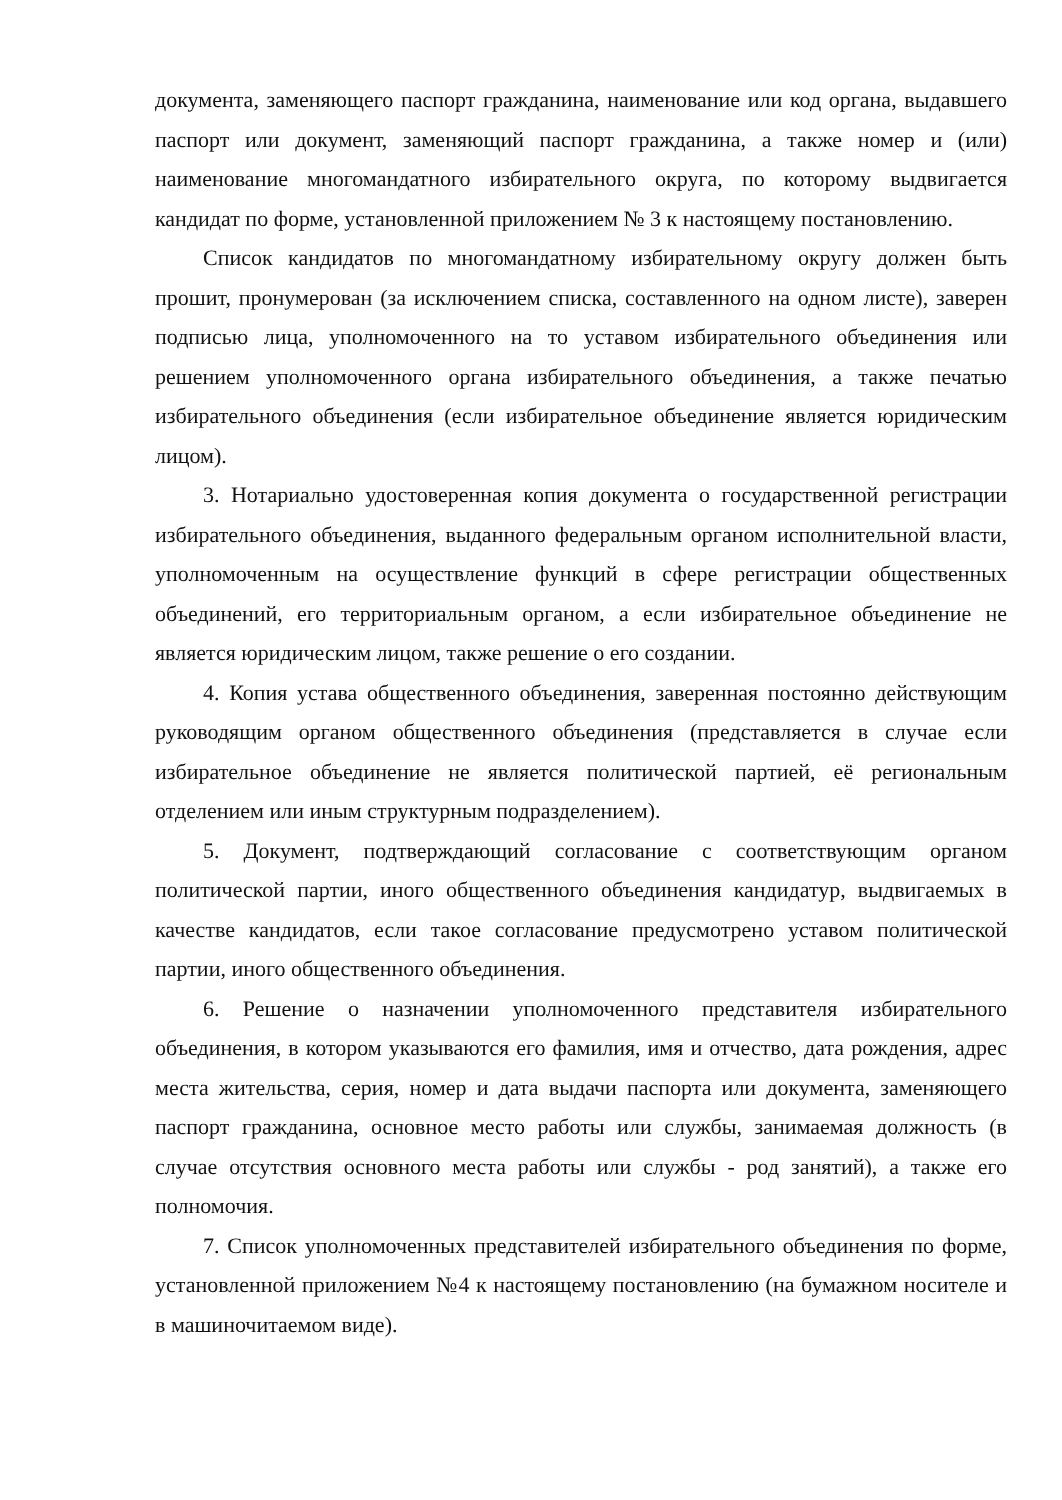документа, заменяющего паспорт гражданина, наименование или код органа, выдавшего паспорт или документ, заменяющий паспорт гражданина, а также номер и (или) наименование многомандатного избирательного округа, по которому выдвигается кандидат по форме, установленной приложением № 3 к настоящему постановлению.
Список кандидатов по многомандатному избирательному округу должен быть прошит, пронумерован (за исключением списка, составленного на одном листе), заверен подписью лица, уполномоченного на то уставом избирательного объединения или решением уполномоченного органа избирательного объединения, а также печатью избирательного объединения (если избирательное объединение является юридическим лицом).
3. Нотариально удостоверенная копия документа о государственной регистрации избирательного объединения, выданного федеральным органом исполнительной власти, уполномоченным на осуществление функций в сфере регистрации общественных объединений, его территориальным органом, а если избирательное объединение не является юридическим лицом, также решение о его создании.
4. Копия устава общественного объединения, заверенная постоянно действующим руководящим органом общественного объединения (представляется в случае если избирательное объединение не является политической партией, её региональным отделением или иным структурным подразделением).
5. Документ, подтверждающий согласование с соответствующим органом политической партии, иного общественного объединения кандидатур, выдвигаемых в качестве кандидатов, если такое согласование предусмотрено уставом политической партии, иного общественного объединения.
6. Решение о назначении уполномоченного представителя избирательного объединения, в котором указываются его фамилия, имя и отчество, дата рождения, адрес места жительства, серия, номер и дата выдачи паспорта или документа, заменяющего паспорт гражданина, основное место работы или службы, занимаемая должность (в случае отсутствия основного места работы или службы - род занятий), а также его полномочия.
7. Список уполномоченных представителей избирательного объединения по форме, установленной приложением №4 к настоящему постановлению (на бумажном носителе и в машиночитаемом виде).